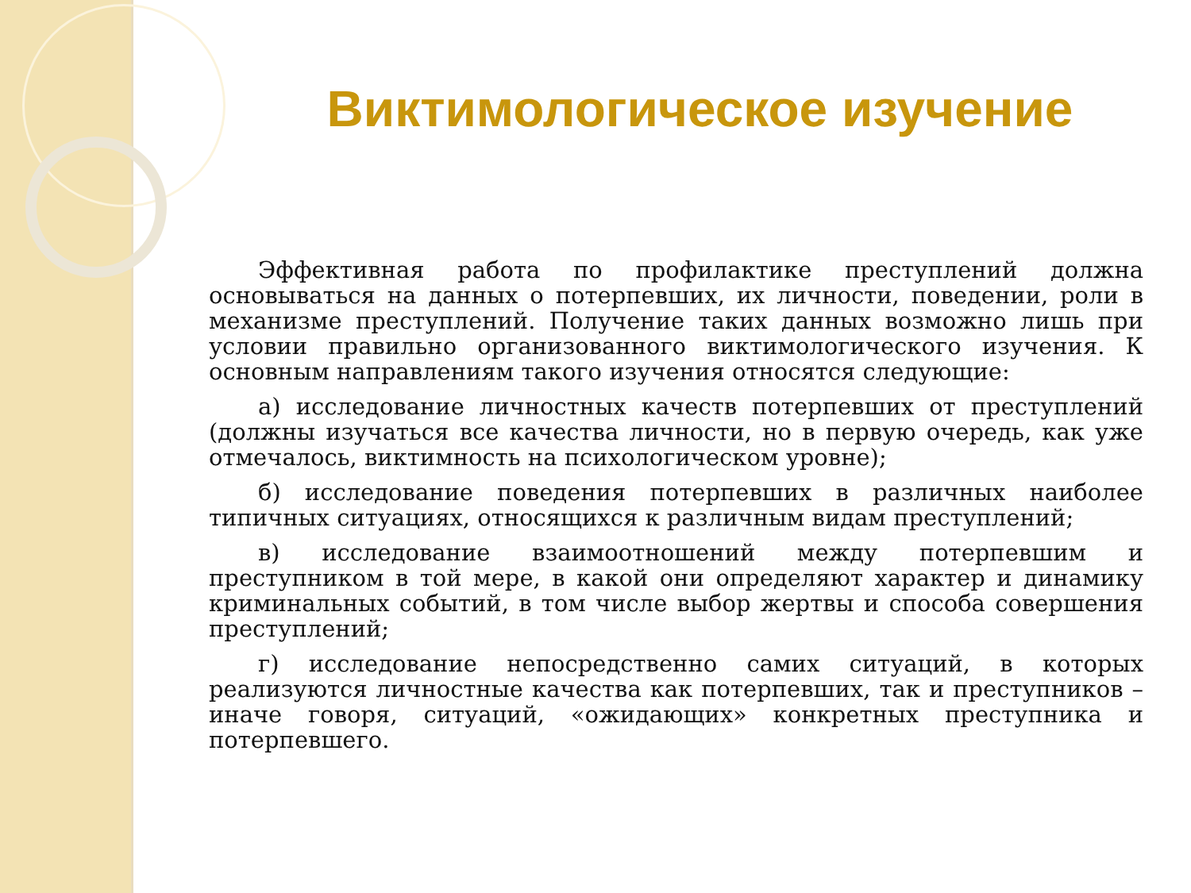Виктимологическое изучение
Эффективная работа по профилактике преступлений должна основываться на данных о потерпевших, их личности, поведении, роли в механизме преступлений. Получение таких данных возможно лишь при условии правильно организованного виктимологического изучения. К основным направлениям такого изучения относятся следующие:
а) исследование личностных качеств потерпевших от преступлений (должны изучаться все качества личности, но в первую очередь, как уже отмечалось, виктимность на психологическом уровне);
б) исследование поведения потерпевших в различных наиболее типичных ситуациях, относящихся к различным видам преступлений;
в) исследование взаимоотношений между потерпевшим и преступником в той мере, в какой они определяют характер и динамику криминальных событий, в том числе выбор жертвы и способа совершения преступлений;
г) исследование непосредственно самих ситуаций, в которых реализуются личностные качества как потерпевших, так и преступников – иначе говоря, ситуаций, «ожидающих» конкретных преступника и потерпевшего.